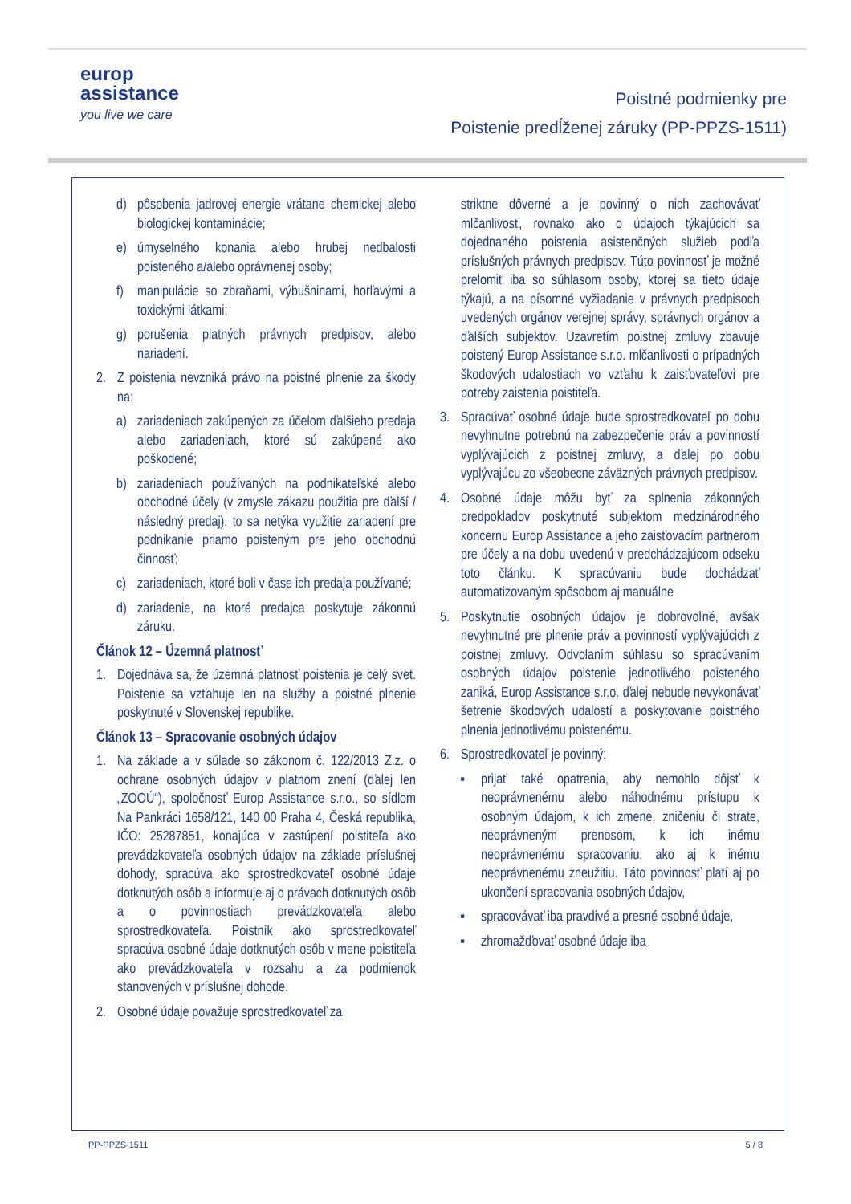europ
assistance
you live we care
Poistné podmienky pre
Poistenie predĺženej záruky (PP-PPZS-1511)
d) pôsobenia jadrovej energie vrátane chemickej alebo biologickej kontaminácie;
e) úmyselného konania alebo hrubej nedbalosti poisteného a/alebo oprávnenej osoby;
f) manipulácie so zbraňami, výbušninami, horľavými a toxickými látkami;
g) porušenia platných právnych predpisov, alebo nariadení.
2. Z poistenia nevzniká právo na poistné plnenie za škody na:
a) zariadeniach zakúpených za účelom ďalšieho predaja alebo zariadeniach, ktoré sú zakúpené ako poškodené;
b) zariadeniach používaných na podnikateľské alebo obchodné účely (v zmysle zákazu použitia pre ďalší / následný predaj), to sa netýka využitie zariadení pre podnikanie priamo poisteným pre jeho obchodnú činnosť;
c) zariadeniach, ktoré boli v čase ich predaja používané;
d) zariadenie, na ktoré predajca poskytuje zákonnú záruku.
Článok 12 – Územná platnosť
1. Dojednáva sa, že územná platnosť poistenia je celý svet. Poistenie sa vzťahuje len na služby a poistné plnenie poskytnuté v Slovenskej republike.
Článok 13 – Spracovanie osobných údajov
1. Na základe a v súlade so zákonom č. 122/2013 Z.z. o ochrane osobných údajov v platnom znení (ďalej len „ZOOÚ“), spoločnosť Europ Assistance s.r.o., so sídlom Na Pankráci 1658/121, 140 00 Praha 4, Česká republika, IČO: 25287851, konajúca v zastúpení poistiteľa ako prevádzkovateľa osobných údajov na základe príslušnej dohody, spracúva ako sprostredkovateľ osobné údaje dotknutých osôb a informuje aj o právach dotknutých osôb a o povinnostiach prevádzkovateľa alebo sprostredkovateľa. Poistník ako sprostredkovateľ spracúva osobné údaje dotknutých osôb v mene poistiteľa ako prevádzkovateľa v rozsahu a za podmienok stanovených v príslušnej dohode.
2. Osobné údaje považuje sprostredkovateľ za
striktne dôverné a je povinný o nich zachovávať mlčanlivosť, rovnako ako o údajoch týkajúcich sa dojednaného poistenia asistenčných služieb podľa príslušných právnych predpisov. Túto povinnosť je možné prelomiť iba so súhlasom osoby, ktorej sa tieto údaje týkajú, a na písomné vyžiadanie v právnych predpisoch uvedených orgánov verejnej správy, správnych orgánov a ďalších subjektov. Uzavretím poistnej zmluvy zbavuje poistený Europ Assistance s.r.o. mlčanlivosti o prípadných škodových udalostiach vo vzťahu k zaisťovateľovi pre potreby zaistenia poistiteľa.
3. Spracúvať osobné údaje bude sprostredkovateľ po dobu nevyhnutne potrebnú na zabezpečenie práv a povinností vyplývajúcich z poistnej zmluvy, a ďalej po dobu vyplývajúcu zo všeobecne záväzných právnych predpisov.
4. Osobné údaje môžu byť za splnenia zákonných predpokladov poskytnuté subjektom medzinárodného koncernu Europ Assistance a jeho zaisťovacím partnerom pre účely a na dobu uvedenú v predchádzajúcom odseku toto článku. K spracúvaniu bude dochádzať automatizovaným spôsobom aj manuálne
5. Poskytnutie osobných údajov je dobrovoľné, avšak nevyhnutné pre plnenie práv a povinností vyplývajúcich z poistnej zmluvy. Odvolaním súhlasu so spracúvaním osobných údajov poistenie jednotlivého poisteného zaniká, Europ Assistance s.r.o. ďalej nebude nevykonávať šetrenie škodových udalostí a poskytovanie poistného plnenia jednotlivému poistenému.
6. Sprostredkovateľ je povinný:
▪ prijať také opatrenia, aby nemohlo dôjsť k neoprávnenému alebo náhodnému prístupu k osobným údajom, k ich zmene, zničeniu či strate, neoprávneným prenosom, k ich inému neoprávnenému spracovaniu, ako aj k inému neoprávnenému zneužitiu. Táto povinnosť platí aj po ukončení spracovania osobných údajov,
▪ spracovávať iba pravdivé a presné osobné údaje,
▪ zhromažďovať osobné údaje iba
PP-PPZS-1511 5 / 8